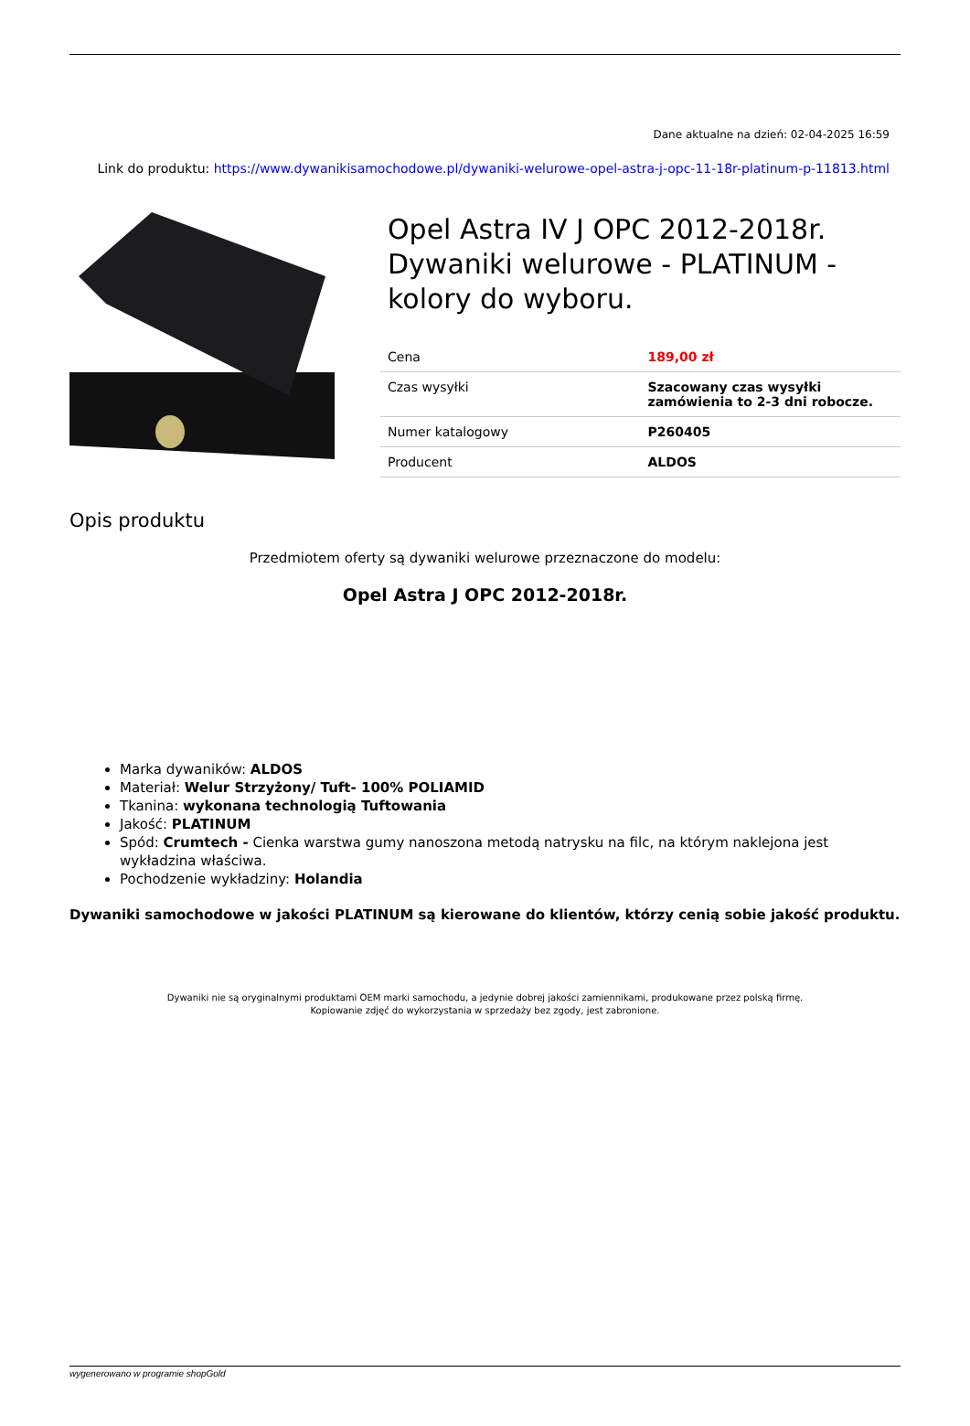Dane aktualne na dzień: 02-04-2025 16:59
Link do produktu: https://www.dywanikisamochodowe.pl/dywaniki-welurowe-opel-astra-j-opc-11-18r-platinum-p-11813.html
Opel Astra IV J OPC 2012-2018r. Dywaniki welurowe - PLATINUM - kolory do wyboru.
| Cena | 189,00 zł |
| Czas wysyłki | Szacowany czas wysyłki zamówienia to 2-3 dni robocze. |
| Numer katalogowy | P260405 |
| Producent | ALDOS |
Opis produktu
Przedmiotem oferty są dywaniki welurowe przeznaczone do modelu:
Opel Astra J OPC 2012-2018r.
Marka dywaników: ALDOS
Materiał: Welur Strzyżony/ Tuft- 100% POLIAMID
Tkanina: wykonana technologią Tuftowania
Jakość: PLATINUM
Spód: Crumtech - Cienka warstwa gumy nanoszona metodą natrysku na filc, na którym naklejona jest wykładzina właściwa.
Pochodzenie wykładziny: Holandia
Dywaniki samochodowe w jakości PLATINUM są kierowane do klientów, którzy cenią sobie jakość produktu.
Dywaniki nie są oryginalnymi produktami OEM marki samochodu, a jedynie dobrej jakości zamiennikami, produkowane przez polską firmę.
Kopiowanie zdjęć do wykorzystania w sprzedaży bez zgody, jest zabronione.
wygenerowano w programie shopGold